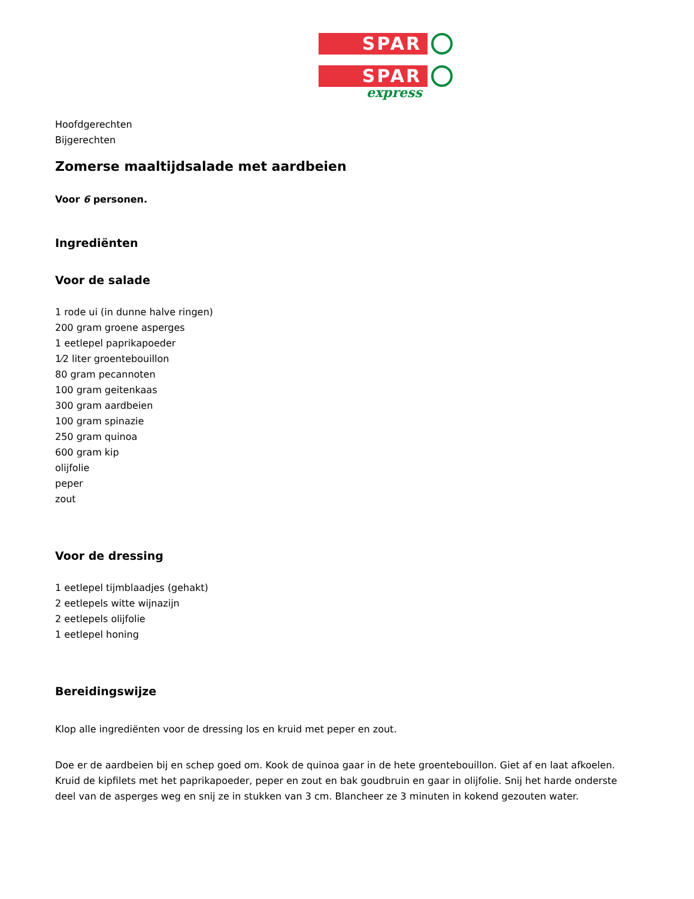SPAR
SPAR
express
Hoofdgerechten
Bijgerechten
Zomerse maaltijdsalade met aardbeien
Voor 6 personen.
Ingrediënten
Voor de salade
1 rode ui (in dunne halve ringen)
200 gram groene asperges
1 eetlepel paprikapoeder
1⁄2 liter groentebouillon
80 gram pecannoten
100 gram geitenkaas
300 gram aardbeien
100 gram spinazie
250 gram quinoa
600 gram kip
olijfolie
peper
zout
Voor de dressing
1 eetlepel tijmblaadjes (gehakt)
2 eetlepels witte wijnazijn
2 eetlepels olijfolie
1 eetlepel honing
Bereidingswijze
Klop alle ingrediënten voor de dressing los en kruid met peper en zout.
Doe er de aardbeien bij en schep goed om. Kook de quinoa gaar in de hete groentebouillon. Giet af en laat afkoelen. Kruid de kipfilets met het paprikapoeder, peper en zout en bak goudbruin en gaar in olijfolie. Snij het harde onderste deel van de asperges weg en snij ze in stukken van 3 cm. Blancheer ze 3 minuten in kokend gezouten water.